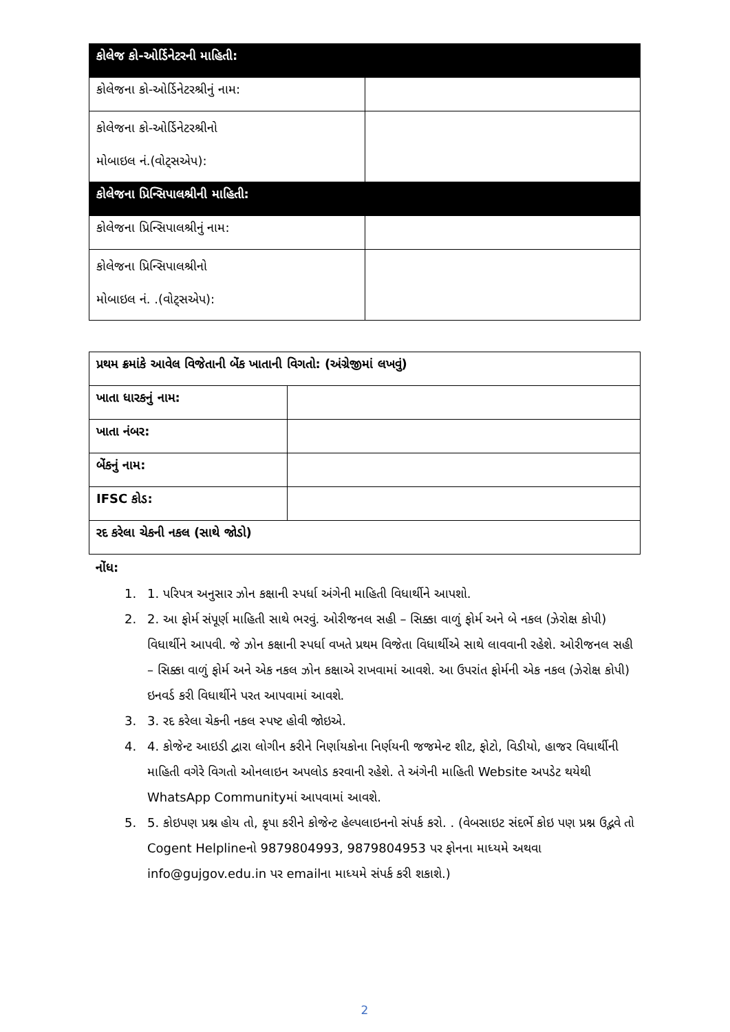| કોલેજ કો-ઓર્ડિનેટરની માહિતી: | |
| --- | --- |
| કોલેજના કો-ઓર્ડિનેટરશ્રીનું નામ: | |
| કોલેજના કો-ઓર્ડિનેટરશ્રીનો મોબાઇલ નં.(વોટ્સએપ): | |
| કોલેજના પ્રિન્સિપાલશ્રીની માહિતી: | |
| કોલેજના પ્રિન્સિપાલશ્રીનું નામ: | |
| કોલેજના પ્રિન્સિપાલશ્રીનો મોબાઇલ નં. .(વોટ્સએપ): | |
| પ્રથમ ક્રમાંકે આવેલ વિજેતાની બેંક ખાતાની વિગતો: (અંગ્રેજીમાં લખવું) | |
| ખાતા ધારકનું નામ: | |
| ખાતા નંબર: | |
| બેંકનું નામ: | |
| IFSC કોડ: | |
| રદ કરેલા ચેકની નકલ (સાથે જોડો) | |
નોંધ:
1. 1. પરિપત્ર અનુસાર ઝોન કક્ષાની સ્પર્ધા અંગેની માહિતી વિધાર્થીને આપશો.
2. 2. આ ફોર્મ સંપૂર્ણ માહિતી સાથે ભરવું. ઓરીજનલ સહી – સિક્કા વાળું ફોર્મ અને બે નકલ (ઝેરોક્ષ કોપી) વિધાર્થીને આપવી. જે ઝોન કક્ષાની સ્પર્ધા વખતે પ્રથમ વિજેતા વિધાર્થીએ સાથે લાવવાની રહેશે. ઓરીજનલ સહી – સિક્કા વાળું ફોર્મ અને એક નકલ ઝોન કક્ષાએ રાખવામાં આવશે. આ ઉપરાંત ફોર્મની એક નકલ (ઝેરોક્ષ કોપી) ઇનવર્ડ કરી વિધાર્થીને પરત આપવામાં આવશે.
3. 3. રદ કરેલા ચેકની નકલ સ્પષ્ટ હોવી જોઇએ.
4. 4. કોજેન્ટ આઇડી દ્વારા લોગીન કરીને નિર્ણાયકોના નિર્ણયની જજમેન્ટ શીટ, ફોટો, વિડીયો, હાજર વિધાર્થીની માહિતી વગેરે વિગતો ઓનલાઇન અપલોડ કરવાની રહેશે. તે અંગેની માહિતી Website અપડેટ થયેથી WhatsApp Communityમાં આપવામાં આવશે.
5. 5. કોઇપણ પ્રશ્ન હોય તો, કૃપા કરીને કોજેન્ટ હેલ્પલાઇનનો સંપર્ક કરો. . (વેબસાઇટ સંદર્ભે કોઇ પણ પ્રશ્ન ઉદ્ભવે તો Cogent Helplineનો 9879804993, 9879804953 પર ફોનના માધ્યમે અથવા info@gujgov.edu.in પર emailના માધ્યમે સંપર્ક કરી શકાશે.)
2